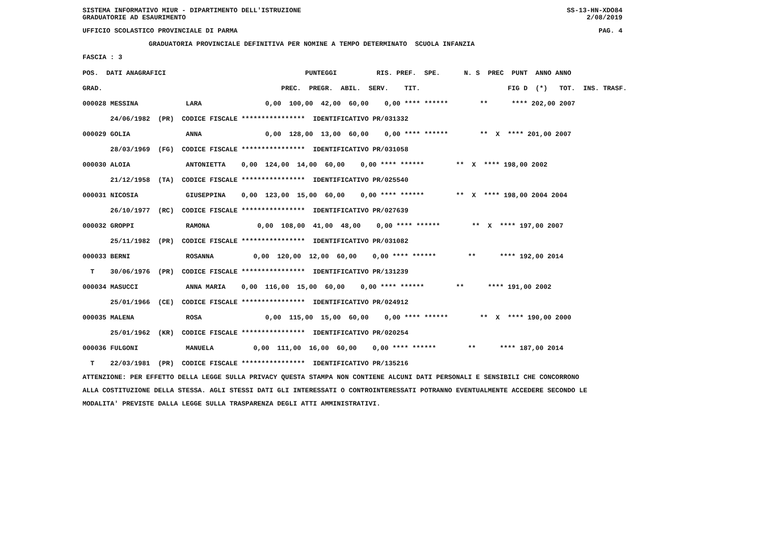SISTEMA INFORMATIVO MIUR - DIPARTIMENTO DELL'ISTRUZIONE SS-13-HN-XDO84
GRADUATORIE AD ESAURIMENTO 2/08/2019
UFFICIO SCOLASTICO PROVINCIALE DI PARMA PAG. 4
GRADUATORIA PROVINCIALE DEFINITIVA PER NOMINE A TEMPO DETERMINATO SCUOLA INFANZIA
FASCIA : 3
| POS. DATI ANAGRAFICI | PUNTEGGI RIS. PREF. SPE. N. S PREC PUNT ANNO ANNO |
| --- | --- |
| GRAD. | PREC. PREGR. ABIL. SERV. TIT. FIG D (*) TOT. INS. TRASF. |
| 000028 MESSINA LARA | 0,00 100,00 42,00 60,00 0,00 **** ****** ** **** 202,00 2007 |
| 24/06/1982 (PR) CODICE FISCALE **************** IDENTIFICATIVO PR/031332 | |
| 000029 GOLIA ANNA | 0,00 128,00 13,00 60,00 0,00 **** ****** ** X **** 201,00 2007 |
| 28/03/1969 (FG) CODICE FISCALE **************** IDENTIFICATIVO PR/031058 | |
| 000030 ALOIA ANTONIETTA | 0,00 124,00 14,00 60,00 0,00 **** ****** ** X **** 198,00 2002 |
| 21/12/1958 (TA) CODICE FISCALE **************** IDENTIFICATIVO PR/025540 | |
| 000031 NICOSIA GIUSEPPINA | 0,00 123,00 15,00 60,00 0,00 **** ****** ** X **** 198,00 2004 2004 |
| 26/10/1977 (RC) CODICE FISCALE **************** IDENTIFICATIVO PR/027639 | |
| 000032 GROPPI RAMONA | 0,00 108,00 41,00 48,00 0,00 **** ****** ** X **** 197,00 2007 |
| 25/11/1982 (PR) CODICE FISCALE **************** IDENTIFICATIVO PR/031082 | |
| 000033 BERNI ROSANNA | 0,00 120,00 12,00 60,00 0,00 **** ****** ** **** 192,00 2014 |
| T 30/06/1976 (PR) CODICE FISCALE **************** IDENTIFICATIVO PR/131239 | |
| 000034 MASUCCI ANNA MARIA | 0,00 116,00 15,00 60,00 0,00 **** ****** ** **** 191,00 2002 |
| 25/01/1966 (CE) CODICE FISCALE **************** IDENTIFICATIVO PR/024912 | |
| 000035 MALENA ROSA | 0,00 115,00 15,00 60,00 0,00 **** ****** ** X **** 190,00 2000 |
| 25/01/1962 (KR) CODICE FISCALE **************** IDENTIFICATIVO PR/020254 | |
| 000036 FULGONI MANUELA | 0,00 111,00 16,00 60,00 0,00 **** ****** ** **** 187,00 2014 |
| T 22/03/1981 (PR) CODICE FISCALE **************** IDENTIFICATIVO PR/135216 | |
ATTENZIONE: PER EFFETTO DELLA LEGGE SULLA PRIVACY QUESTA STAMPA NON CONTIENE ALCUNI DATI PERSONALI E SENSIBILI CHE CONCORRONO ALLA COSTITUZIONE DELLA STESSA. AGLI STESSI DATI GLI INTERESSATI O CONTROINTERESSATI POTRANNO EVENTUALMENTE ACCEDERE SECONDO LE MODALITA' PREVISTE DALLA LEGGE SULLA TRASPARENZA DEGLI ATTI AMMINISTRATIVI.